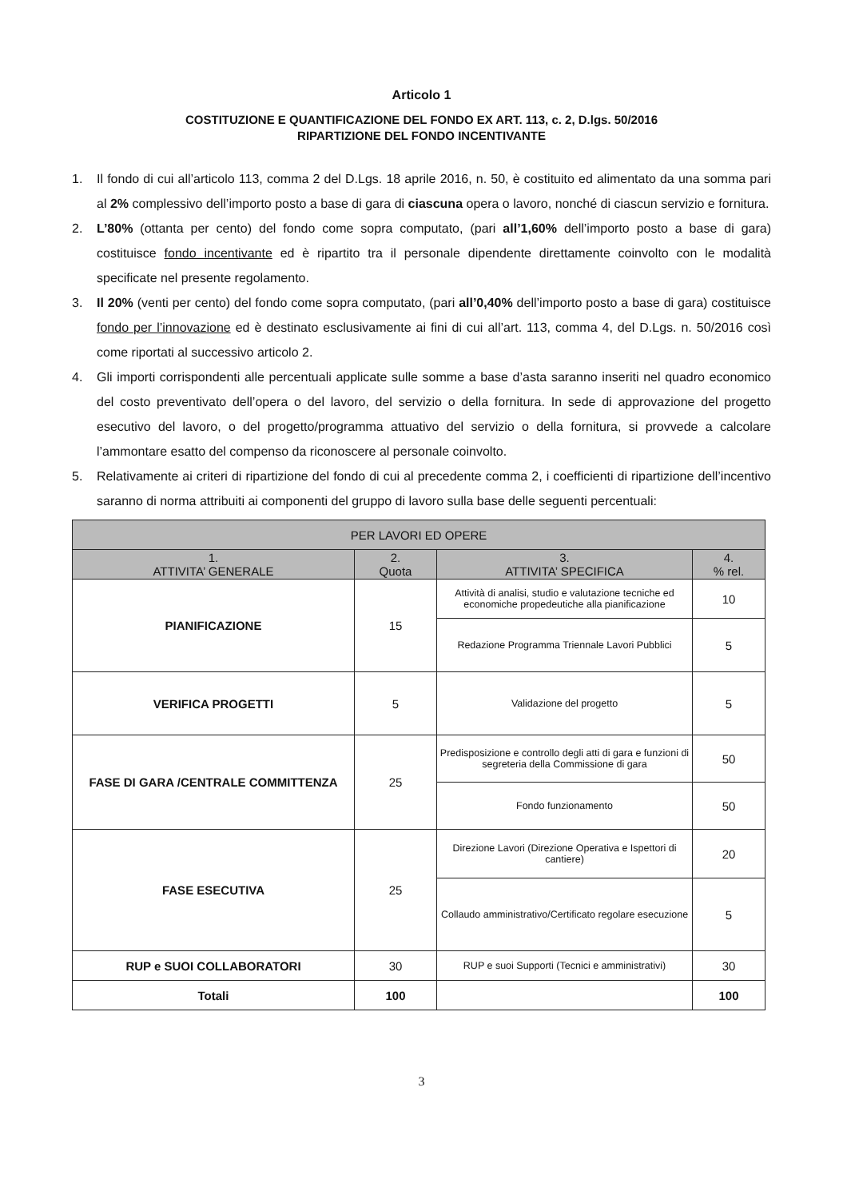Articolo 1
COSTITUZIONE E QUANTIFICAZIONE DEL FONDO EX ART. 113, c. 2, D.lgs. 50/2016
RIPARTIZIONE DEL FONDO INCENTIVANTE
1. Il fondo di cui all’articolo 113, comma 2 del D.Lgs. 18 aprile 2016, n. 50, è costituito ed alimentato da una somma pari al 2% complessivo dell’importo posto a base di gara di ciascuna opera o lavoro, nonché di ciascun servizio e fornitura.
2. L’80% (ottanta per cento) del fondo come sopra computato, (pari all’1,60% dell’importo posto a base di gara) costituisce fondo incentivante ed è ripartito tra il personale dipendente direttamente coinvolto con le modalità specificate nel presente regolamento.
3. Il 20% (venti per cento) del fondo come sopra computato, (pari all’0,40% dell’importo posto a base di gara) costituisce fondo per l’innovazione ed è destinato esclusivamente ai fini di cui all’art. 113, comma 4, del D.Lgs. n. 50/2016 così come riportati al successivo articolo 2.
4. Gli importi corrispondenti alle percentuali applicate sulle somme a base d’asta saranno inseriti nel quadro economico del costo preventivato dell’opera o del lavoro, del servizio o della fornitura. In sede di approvazione del progetto esecutivo del lavoro, o del progetto/programma attuativo del servizio o della fornitura, si provvede a calcolare l’ammontare esatto del compenso da riconoscere al personale coinvolto.
5. Relativamente ai criteri di ripartizione del fondo di cui al precedente comma 2, i coefficienti di ripartizione dell’incentivo saranno di norma attribuiti ai componenti del gruppo di lavoro sulla base delle seguenti percentuali:
| PER LAVORI ED OPERE | | | |
| --- | --- | --- | --- |
| 1. ATTIVITA’ GENERALE | 2. Quota | 3. ATTIVITA’ SPECIFICA | 4. % rel. |
| PIANIFICAZIONE | 15 | Attività di analisi, studio e valutazione tecniche ed economiche propedeutiche alla pianificazione | 10 |
| | | Redazione Programma Triennale Lavori Pubblici | 5 |
| VERIFICA PROGETTI | 5 | Validazione del progetto | 5 |
| FASE DI GARA /CENTRALE COMMITTENZA | 25 | Predisposizione e controllo degli atti di gara e funzioni di segreteria della Commissione di gara | 50 |
| | | Fondo funzionamento | 50 |
| FASE ESECUTIVA | 25 | Direzione Lavori (Direzione Operativa e Ispettori di cantiere) | 20 |
| | | Collaudo amministrativo/Certificato regolare esecuzione | 5 |
| RUP e SUOI COLLABORATORI | 30 | RUP e suoi Supporti (Tecnici e amministrativi) | 30 |
| Totali | 100 | | 100 |
3